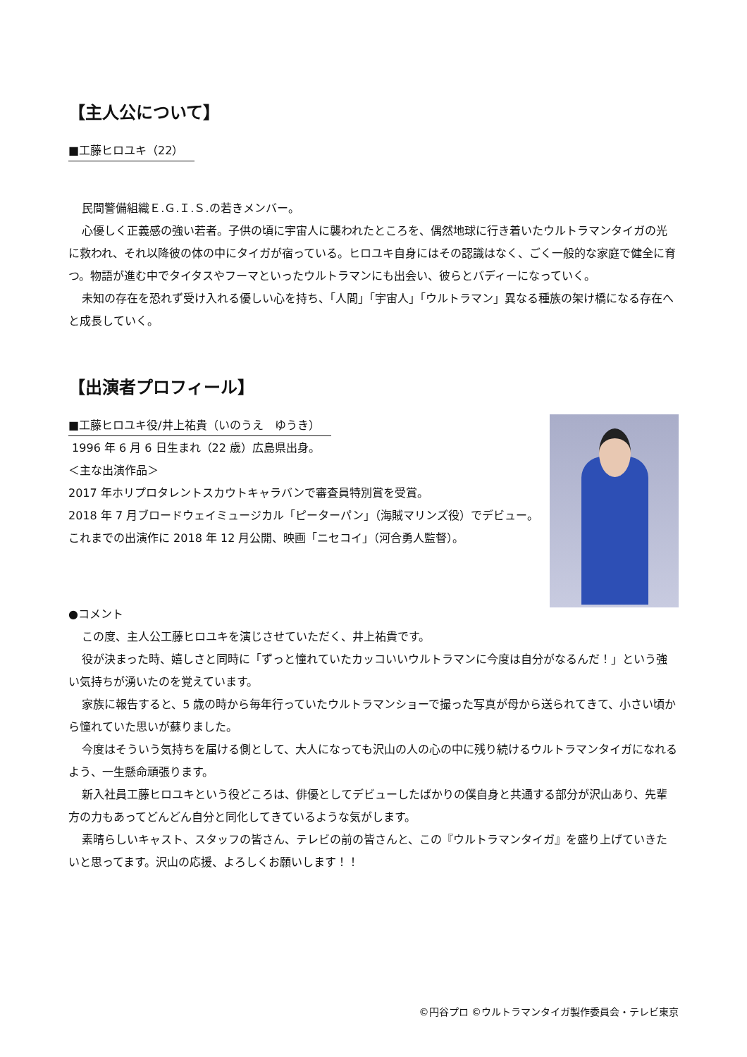【主人公について】
■工藤ヒロユキ（22）
民間警備組織Ｅ.Ｇ.Ｉ.Ｓ.の若きメンバー。
心優しく正義感の強い若者。子供の頃に宇宙人に襲われたところを、偶然地球に行き着いたウルトラマンタイガの光に救われ、それ以降彼の体の中にタイガが宿っている。ヒロユキ自身にはその認識はなく、ごく一般的な家庭で健全に育つ。物語が進む中でタイタスやフーマといったウルトラマンにも出会い、彼らとバディーになっていく。
未知の存在を恐れず受け入れる優しい心を持ち、「人間」「宇宙人」「ウルトラマン」異なる種族の架け橋になる存在へと成長していく。
【出演者プロフィール】
■工藤ヒロユキ役/井上祐貴（いのうえ　ゆうき）
1996 年 6 月 6 日生まれ（22 歳）広島県出身。
＜主な出演作品＞
2017 年ホリプロタレントスカウトキャラバンで審査員特別賞を受賞。
2018 年 7 月ブロードウェイミュージカル「ピーターパン」（海賊マリンズ役）でデビュー。
これまでの出演作に 2018 年 12 月公開、映画「ニセコイ」（河合勇人監督）。
●コメント
この度、主人公工藤ヒロユキを演じさせていただく、井上祐貴です。
役が決まった時、嬉しさと同時に「ずっと憧れていたカッコいいウルトラマンに今度は自分がなるんだ！」という強い気持ちが湧いたのを覚えています。
家族に報告すると、5 歳の時から毎年行っていたウルトラマンショーで撮った写真が母から送られてきて、小さい頃から憧れていた思いが蘇りました。
今度はそういう気持ちを届ける側として、大人になっても沢山の人の心の中に残り続けるウルトラマンタイガになれるよう、一生懸命頑張ります。
新入社員工藤ヒロユキという役どころは、俳優としてデビューしたばかりの僕自身と共通する部分が沢山あり、先輩方の力もあってどんどん自分と同化してきているような気がします。
素晴らしいキャスト、スタッフの皆さん、テレビの前の皆さんと、この『ウルトラマンタイガ』を盛り上げていきたいと思ってます。沢山の応援、よろしくお願いします！！
©円谷プロ ©ウルトラマンタイガ製作委員会・テレビ東京